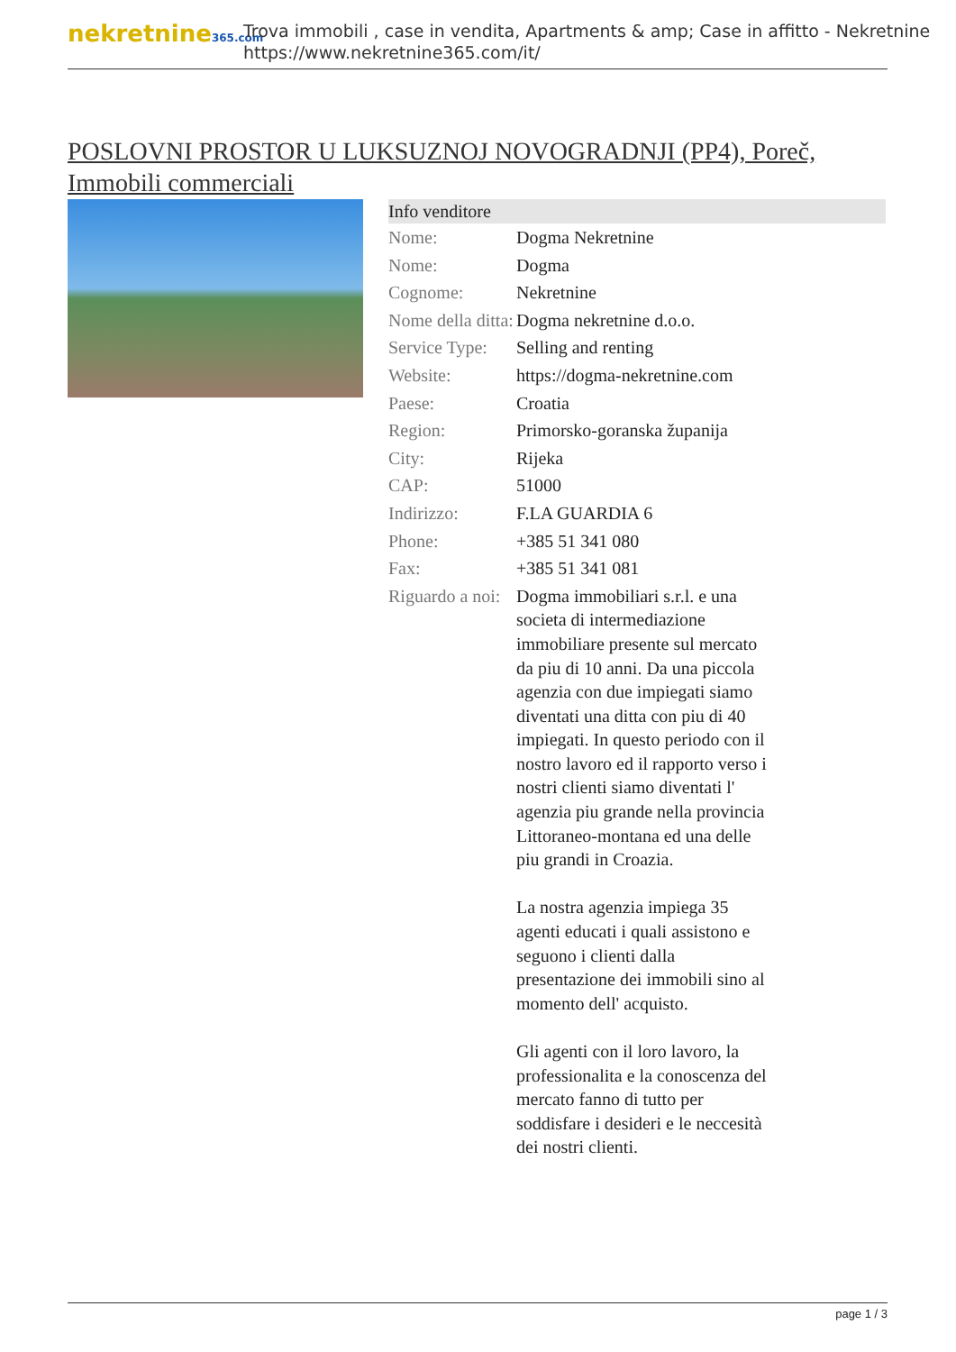nekretnine365.com
Trova immobili , case in vendita, Apartments & amp; Case in affitto - Nekretnine
https://www.nekretnine365.com/it/
POSLOVNI PROSTOR U LUKSUZNOJ NOVOGRADNJI (PP4), Poreč, Immobili commerciali
| Info venditore | | |
| --- | --- | --- |
| Nome: | Dogma Nekretnine | |
| Nome: | Dogma | |
| Cognome: | Nekretnine | |
| Nome della ditta: | Dogma nekretnine d.o.o. | |
| Service Type: | Selling and renting | |
| Website: | https://dogma-nekretnine.com | |
| Paese: | Croatia | |
| Region: | Primorsko-goranska županija | |
| City: | Rijeka | |
| CAP: | 51000 | |
| Indirizzo: | F.LA GUARDIA 6 | |
| Phone: | +385 51 341 080 | |
| Fax: | +385 51 341 081 | |
| Riguardo a noi: | Dogma immobiliari s.r.l. e una societa di intermediazione immobiliare presente sul mercato da piu di 10 anni. Da una piccola agenzia con due impiegati siamo diventati una ditta con piu di 40 impiegati. In questo periodo con il nostro lavoro ed il rapporto verso i nostri clienti siamo diventati l' agenzia piu grande nella provincia Littoraneo-montana ed una delle piu grandi in Croazia. La nostra agenzia impiega 35 agenti educati i quali assistono e seguono i clienti dalla presentazione dei immobili sino al momento dell' acquisto. Gli agenti con il loro lavoro, la professionalita e la conoscenza del mercato fanno di tutto per soddisfare i desideri e le neccesità dei nostri clienti. | |
page 1 / 3